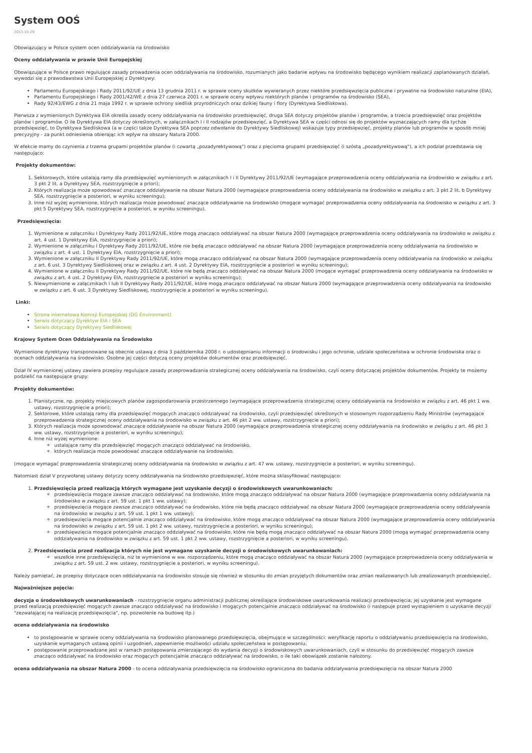System OOŚ
2013-10-29
Obowiązujący w Polsce system ocen oddziaływania na środowisko
Oceny oddziaływania w prawie Unii Europejskiej
Obowiązujące w Polsce prawo regulujące zasady prowadzenia ocen oddziaływania na środowisko, rozumianych jako badanie wpływu na środowisko będącego wynikiem realizacji zaplanowanych działań, wywodzi się z prawodawstwa Unii Europejskiej z Dyrektywy:
Parlamentu Europejskiego i Rady 2011/92/UE z dnia 13 grudnia 2011 r. w sprawie oceny skutków wywieranych przez niektóre przedsięwzięcia publiczne i prywatne na środowisko naturalne (EIA),
Parlamentu Europejskiego i Rady 2001/42/WE z dnia 27 czerwca 2001 r. w sprawie oceny wpływu niektórych planów i programów na środowisko (SEA),
Rady 92/43/EWG z dnia 21 maja 1992 r. w sprawie ochrony siedlisk przyrodniczych oraz dzikiej fauny i flory (Dyrektywa Siedliskowa).
Pierwsza z wymienionych Dyrektywa EIA określa zasady oceny oddziaływania na środowisko przedsięwzięć, druga SEA dotyczy projektów planów i programów, a trzecia przedsięwzięć oraz projektów planów i programów. O ile Dyrektywa EIA dotyczy określonych, w załącznikach I i II rodzajów przedsięwzięć, a Dyrektywa SEA w części odnosi się do projektów wyznaczających ramy dla tychże przedsięwzięć, to Dyrektywa Siedliskowa (a w części także Dyrektywa SEA poprzez odwołanie do Dyrektywy Siedliskowej) wskazuje typy przedsięwzięć, projekty planów lub programów w sposób mniej precyzyjny - za punkt odniesienia obierając ich wpływ na obszary Natura 2000.
W efekcie mamy do czynienia z trzema grupami projektów planów (i czwartą „pozadyrektywową") oraz z pięcioma grupami przedsięwzięć (i szóstą „pozadyrektywową"), a ich podział przedstawia się następująco:
Projekty dokumentów:
1. Sektorowych, które ustalają ramy dla przedsięwzięć wymienionych w załącznikach I i II Dyrektywy 2011/92/UE (wymagające przeprowadzenia oceny oddziaływania na środowisko w związku z art. 3 pkt 2 lit. a Dyrektywy SEA, rozstrzygnięcie a priori);
2. Których realizacja może spowodować znaczące oddziaływanie na obszar Natura 2000 (wymagające przeprowadzenia oceny oddziaływania na środowisko w związku z art. 3 pkt 2 lit. b Dyrektywy SEA, rozstrzygnięcie a posteriori, w wyniku screeningu);
3. Inne niż wyżej wymienione, których realizacja może powodować znaczące oddziaływanie na środowisko (mogące wymagać przeprowadzenia oceny oddziaływania na środowisko w związku z art. 3 pkt 5 Dyrektywy SEA, rozstrzygnięcie a posteriori, w wyniku screeningu).
Przedsięwzięcia:
1. Wymienione w załączniku I Dyrektywy Rady 2011/92/UE, które mogą znacząco oddziaływać na obszar Natura 2000 (wymagające przeprowadzenia oceny oddziaływania na środowisko w związku z art. 4 ust. 1 Dyrektywy EIA, rozstrzygnięcie a priori);
2. Wymienione w załączniku I Dyrektywy Rady 2011/92/UE, które nie będą znacząco oddziaływać na obszar Natura 2000 (wymagające przeprowadzenia oceny oddziaływania na środowisko w związku z art. 4 ust. 1 Dyrektywy EIA, rozstrzygnięcie a priori);
3. Wymienione w załączniku II Dyrektywy Rady 2011/92/UE, które mogą znacząco oddziaływać na obszar Natura 2000 (wymagające przeprowadzenia oceny oddziaływania na środowisko w związku z art. 6 ust. 3 Dyrektywy Siedliskowej oraz w związku z art. 4 ust. 2 Dyrektywy EIA, rozstrzygnięcie a posteriori w wyniku screeningu);
4. Wymienione w załączniku II Dyrektywy Rady 2011/92/UE, które nie będą znacząco oddziaływać na obszar Natura 2000 (mogące wymagać przeprowadzenia oceny oddziaływania na środowisko w związku z art. 4 ust. 2 Dyrektywy EIA, rozstrzygnięcie a posteriori w wyniku screeningu);
5. Niewymienione w załącznikach I lub II Dyrektywy Rady 2011/92/UE, które mogą znacząco oddziaływać na obszar Natura 2000 (wymagające przeprowadzenia oceny oddziaływania na środowisko w związku z art. 6 ust. 3 Dyrektywy Siedliskowej, rozstrzygnięcie a posteriori w wyniku screeningu).
Linki:
Strona internetowa Komisji Europejskiej (DG Environment)
Serwis dotyczący Dyrektyw EIA i SEA
Serwis dotyczący Dyrektywy Siedliskowej
Krajowy System Ocen Oddziaływania na Środowisko
Wymienione dyrektywy transponowane są obecnie ustawą z dnia 3 października 2008 r. o udostępnianiu informacji o środowisku i jego ochronie, udziale społeczeństwa w ochronie środowiska oraz o ocenach oddziaływania na środowisko. Osobne jej części dotyczą oceny projektów dokumentów oraz przedsięwzięć.
Dział IV wymienionej ustawy zawiera przepisy regulujące zasady przeprowadzania strategicznej oceny oddziaływania na środowisko, czyli oceny dotyczącej projektów dokumentów. Projekty te możemy podzielić na następujące grupy:
Projekty dokumentów:
1. Planistyczne, np. projekty miejscowych planów zagospodarowania przestrzennego (wymagające przeprowadzenia strategicznej oceny oddziaływania na środowisko w związku z art. 46 pkt 1 ww. ustawy, rozstrzygnięcie a priori);
2. Sektorowe, które ustalają ramy dla przedsięwzięć mogących znacząco oddziaływać na środowisko, czyli przedsięwzięć określonych w stosownym rozporządzeniu Rady Ministrów (wymagające przeprowadzenia strategicznej oceny oddziaływania na środowisko w związku z art. 46 pkt 2 ww. ustawy, rozstrzygnięcie a priori);
3. Których realizacja może spowodować znaczące oddziaływanie na obszar Natura 2000 (wymagające przeprowadzenia strategicznej oceny oddziaływania na środowisko w związku z art. 46 pkt 3 ww. ustawy, rozstrzygnięcie a posteriori, w wyniku screeningu);
4. Inne niż wyżej wymienione:
ustalające ramy dla przedsięwzięć mogących znacząco oddziaływać na środowisko,
których realizacja może powodować znaczące oddziaływanie na środowisko.
(mogące wymagać przeprowadzenia strategicznej oceny oddziaływania na środowisko w związku z art. 47 ww. ustawy, rozstrzygnięcie a posteriori, w wyniku screeningu).
Natomiast dział V przywołanej ustawy dotyczy oceny oddziaływania na środowisko przedsięwzięć, które można sklasyfikować następująco:
1. Przedsięwzięcia przed realizacją których wymagane jest uzyskanie decyzji o środowiskowych uwarunkowaniach:
przedsięwzięcia mogące zawsze znacząco oddziaływać na środowisko, które mogą znacząco oddziaływać na obszar Natura 2000 (wymagające przeprowadzenia oceny oddziaływania na środowisko w związku z art. 59 ust. 1 pkt 1 ww. ustawy);
przedsięwzięcia mogące zawsze znacząco oddziaływać na środowisko, które nie będą znacząco oddziaływać na obszar Natura 2000 (wymagające przeprowadzenia oceny oddziaływania na środowisko w związku z art. 59 ust. 1 pkt 1 ww. ustawy);
przedsięwzięcia mogące potencjalnie znacząco oddziaływać na środowisko, które mogą znacząco oddziaływać na obszar Natura 2000 (wymagające przeprowadzenia oceny oddziaływania na środowisko w związku z art. 59 ust. 1 pkt 2 ww. ustawy, rozstrzygnięcie a posteriori, w wyniku screeningu);
przedsięwzięcia mogące potencjalnie znacząco oddziaływać na środowisko, które nie będą mogą znacząco oddziaływać na obszar Natura 2000 (mogą wymagać przeprowadzenia oceny oddziaływania na środowisko w związku z art. 59 ust. 1 pkt 2 ww. ustawy, rozstrzygnięcie a posteriori, w wyniku screeningu).
2. Przedsięwzięcia przed realizacja których nie jest wymagane uzyskanie decyzji o środowiskowych uwarunkowaniach:
wszelkie inne przedsięwzięcia, niż te wymienione w ww. rozporządzeniu, które mogą znacząco oddziaływać na obszar Natura 2000 (wymagające przeprowadzenia oceny oddziaływania w związku z art. 59 ust. 2 ww. ustawy, rozstrzygnięcie a posteriori, w wyniku screeningu).
Należy pamiętać, że przepisy dotyczące ocen oddziaływania na środowisko stosuje się również w stosunku do zmian przyjętych dokumentów oraz zmian realizowanych lub zrealizowanych przedsięwzięć.
Najważniejsze pojęcia:
decyzja o środowiskowych uwarunkowaniach - rozstrzygnięcie organu administracji publicznej określające środowiskowe uwarunkowania realizacji przedsięwzięcia; jej uzyskanie jest wymagane przed realizacją przedsięwzięć mogących zawsze znacząco oddziaływać na środowisko i mogących potencjalnie znacząco oddziaływać na środowisko (i następuje przed wystąpieniem o uzyskanie decyzji "zezwalającej na realizację przedsięwzięcia", np. pozwolenie na budowę itp.)
ocena oddziaływania na środowisko
to postępowanie w sprawie oceny oddziaływania na środowisko planowanego przedsięwzięcia, obejmujące w szczególności: weryfikację raportu o oddziaływaniu przedsięwzięcia na środowisko, uzyskanie wymaganych ustawą opinii i uzgodnień, zapewnienie możliwości udziału społeczeństwa w postępowaniu;
postępowanie przeprowadzane jest w ramach postępowania zmierzającego do wydania decyzji o środowiskowych uwarunkowaniach, czyli w stosunku do przedsięwzięć mogących zawsze znacząco oddziaływać na środowisko oraz mogących potencjalnie znacząco oddziaływać na środowisko, o ile taki obowiązek zostanie nałożony.
ocena oddziaływania na obszar Natura 2000 - to ocena oddziaływania przedsięwzięcia na środowisko ograniczona do badania oddziaływania przedsięwzięcia na obszar Natura 2000